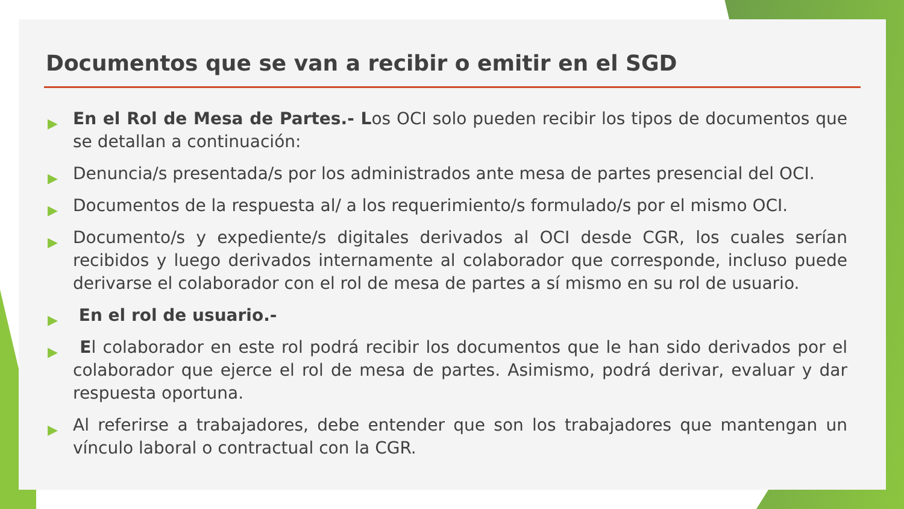Documentos que se van a recibir o emitir en el SGD
▶ En el Rol de Mesa de Partes.- Los OCI solo pueden recibir los tipos de documentos que se detallan a continuación:
▶ Denuncia/s presentada/s por los administrados ante mesa de partes presencial del OCI.
▶ Documentos de la respuesta al/ a los requerimiento/s formulado/s por el mismo OCI.
▶ Documento/s y expediente/s digitales derivados al OCI desde CGR, los cuales serían recibidos y luego derivados internamente al colaborador que corresponde, incluso puede derivarse el colaborador con el rol de mesa de partes a sí mismo en su rol de usuario.
▶ En el rol de usuario.-
▶ El colaborador en este rol podrá recibir los documentos que le han sido derivados por el colaborador que ejerce el rol de mesa de partes. Asimismo, podrá derivar, evaluar y dar respuesta oportuna.
▶ Al referirse a trabajadores, debe entender que son los trabajadores que mantengan un vínculo laboral o contractual con la CGR.